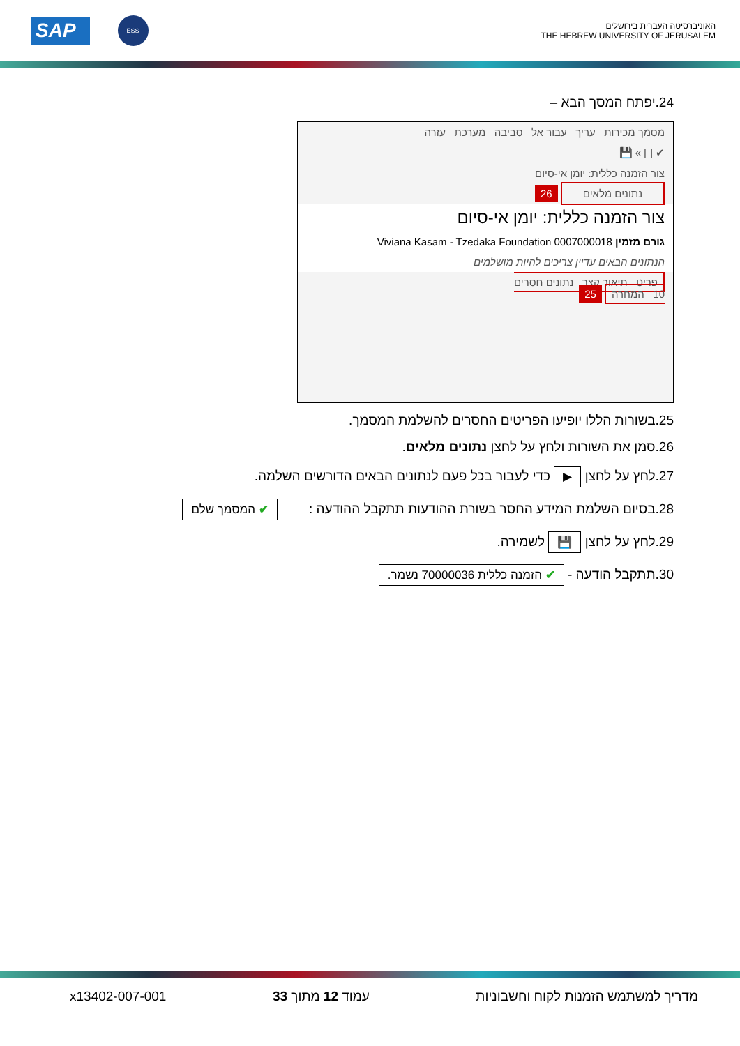SAP ESS
האוניברסיטה העברית בירושלים
THE HEBREW UNIVERSITY OF JERUSALEM
24.יפתח המסך הבא –
מסמך מכירות עריך עבור אל סביבה מערכת עזרה
✔ [ ] » 💾
צור הזמנה כללית: יומן אי-סיום
נתונים מלאים 26
צור הזמנה כללית: יומן אי-סיום
גורם מזמין Viviana Kasam - Tzedaka Foundation 0007000018
הנתונים הבאים עדיין צריכים להיות מושלמים
פריט תיאור קצר נתונים חסרים
10 המחרה 25
25.בשורות הללו יופיעו הפריטים החסרים להשלמת המסמך.
26.סמן את השורות ולחץ על לחצן נתונים מלאים.
27.לחץ על לחצן ▶ כדי לעבור בכל פעם לנתונים הבאים הדורשים השלמה.
28.בסיום השלמת המידע החסר בשורת ההודעות תתקבל ההודעה : ✔ המסמך שלם
29.לחץ על לחצן 💾 לשמירה.
30.תתקבל הודעה - ✔ הזמנה כללית 70000036 נשמר.
מדריך למשתמש הזמנות לקוח וחשבוניות עמוד 12 מתוך 33 x13402-007-001